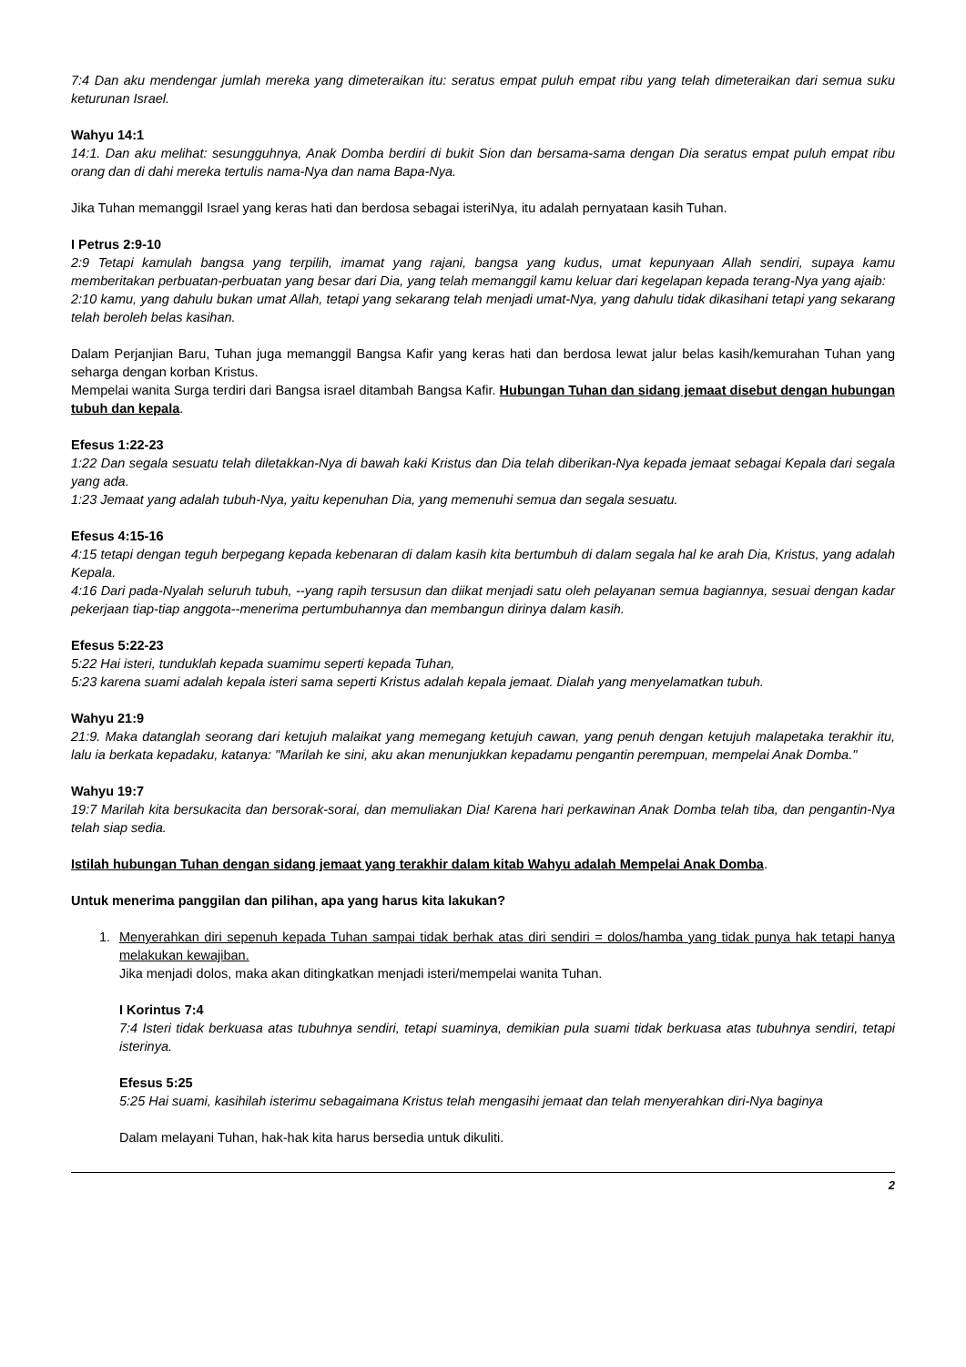7:4 Dan aku mendengar jumlah mereka yang dimeteraikan itu: seratus empat puluh empat ribu yang telah dimeteraikan dari semua suku keturunan Israel.
Wahyu 14:1
14:1. Dan aku melihat: sesungguhnya, Anak Domba berdiri di bukit Sion dan bersama-sama dengan Dia seratus empat puluh empat ribu orang dan di dahi mereka tertulis nama-Nya dan nama Bapa-Nya.
Jika Tuhan memanggil Israel yang keras hati dan berdosa sebagai isteriNya, itu adalah pernyataan kasih Tuhan.
I Petrus 2:9-10
2:9 Tetapi kamulah bangsa yang terpilih, imamat yang rajani, bangsa yang kudus, umat kepunyaan Allah sendiri, supaya kamu memberitakan perbuatan-perbuatan yang besar dari Dia, yang telah memanggil kamu keluar dari kegelapan kepada terang-Nya yang ajaib:
2:10 kamu, yang dahulu bukan umat Allah, tetapi yang sekarang telah menjadi umat-Nya, yang dahulu tidak dikasihani tetapi yang sekarang telah beroleh belas kasihan.
Dalam Perjanjian Baru, Tuhan juga memanggil Bangsa Kafir yang keras hati dan berdosa lewat jalur belas kasih/kemurahan Tuhan yang seharga dengan korban Kristus.
Mempelai wanita Surga terdiri dari Bangsa israel ditambah Bangsa Kafir. Hubungan Tuhan dan sidang jemaat disebut dengan hubungan tubuh dan kepala.
Efesus 1:22-23
1:22 Dan segala sesuatu telah diletakkan-Nya di bawah kaki Kristus dan Dia telah diberikan-Nya kepada jemaat sebagai Kepala dari segala yang ada.
1:23 Jemaat yang adalah tubuh-Nya, yaitu kepenuhan Dia, yang memenuhi semua dan segala sesuatu.
Efesus 4:15-16
4:15 tetapi dengan teguh berpegang kepada kebenaran di dalam kasih kita bertumbuh di dalam segala hal ke arah Dia, Kristus, yang adalah Kepala.
4:16 Dari pada-Nyalah seluruh tubuh, --yang rapih tersusun dan diikat menjadi satu oleh pelayanan semua bagiannya, sesuai dengan kadar pekerjaan tiap-tiap anggota--menerima pertumbuhannya dan membangun dirinya dalam kasih.
Efesus 5:22-23
5:22 Hai isteri, tunduklah kepada suamimu seperti kepada Tuhan,
5:23 karena suami adalah kepala isteri sama seperti Kristus adalah kepala jemaat. Dialah yang menyelamatkan tubuh.
Wahyu 21:9
21:9. Maka datanglah seorang dari ketujuh malaikat yang memegang ketujuh cawan, yang penuh dengan ketujuh malapetaka terakhir itu, lalu ia berkata kepadaku, katanya: "Marilah ke sini, aku akan menunjukkan kepadamu pengantin perempuan, mempelai Anak Domba."
Wahyu 19:7
19:7 Marilah kita bersukacita dan bersorak-sorai, dan memuliakan Dia! Karena hari perkawinan Anak Domba telah tiba, dan pengantin-Nya telah siap sedia.
Istilah hubungan Tuhan dengan sidang jemaat yang terakhir dalam kitab Wahyu adalah Mempelai Anak Domba.
Untuk menerima panggilan dan pilihan, apa yang harus kita lakukan?
1. Menyerahkan diri sepenuh kepada Tuhan sampai tidak berhak atas diri sendiri = dolos/hamba yang tidak punya hak tetapi hanya melakukan kewajiban.
Jika menjadi dolos, maka akan ditingkatkan menjadi isteri/mempelai wanita Tuhan.
I Korintus 7:4
7:4 Isteri tidak berkuasa atas tubuhnya sendiri, tetapi suaminya, demikian pula suami tidak berkuasa atas tubuhnya sendiri, tetapi isterinya.
Efesus 5:25
5:25 Hai suami, kasihilah isterimu sebagaimana Kristus telah mengasihi jemaat dan telah menyerahkan diri-Nya baginya
Dalam melayani Tuhan, hak-hak kita harus bersedia untuk dikuliti.
2